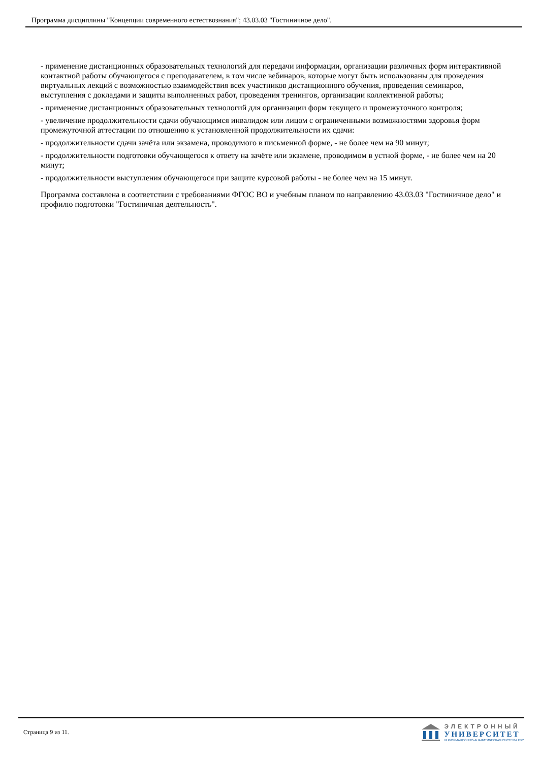Программа дисциплины "Концепции современного естествознания"; 43.03.03 "Гостиничное дело".
- применение дистанционных образовательных технологий для передачи информации, организации различных форм интерактивной контактной работы обучающегося с преподавателем, в том числе вебинаров, которые могут быть использованы для проведения виртуальных лекций с возможностью взаимодействия всех участников дистанционного обучения, проведения семинаров, выступления с докладами и защиты выполненных работ, проведения тренингов, организации коллективной работы;
- применение дистанционных образовательных технологий для организации форм текущего и промежуточного контроля;
- увеличение продолжительности сдачи обучающимся инвалидом или лицом с ограниченными возможностями здоровья форм промежуточной аттестации по отношению к установленной продолжительности их сдачи:
- продолжительности сдачи зачёта или экзамена, проводимого в письменной форме, - не более чем на 90 минут;
- продолжительности подготовки обучающегося к ответу на зачёте или экзамене, проводимом в устной форме, - не более чем на 20 минут;
- продолжительности выступления обучающегося при защите курсовой работы - не более чем на 15 минут.
Программа составлена в соответствии с требованиями ФГОС ВО и учебным планом по направлению 43.03.03 "Гостиничное дело" и профилю подготовки "Гостиничная деятельность".
Страница 9 из 11.
ЭЛЕКТРОННЫЙ
УНИВЕРСИТЕТ
ИНФОРМАЦИОННО-АНАЛИТИЧЕСКАЯ СИСТЕМА КФУ